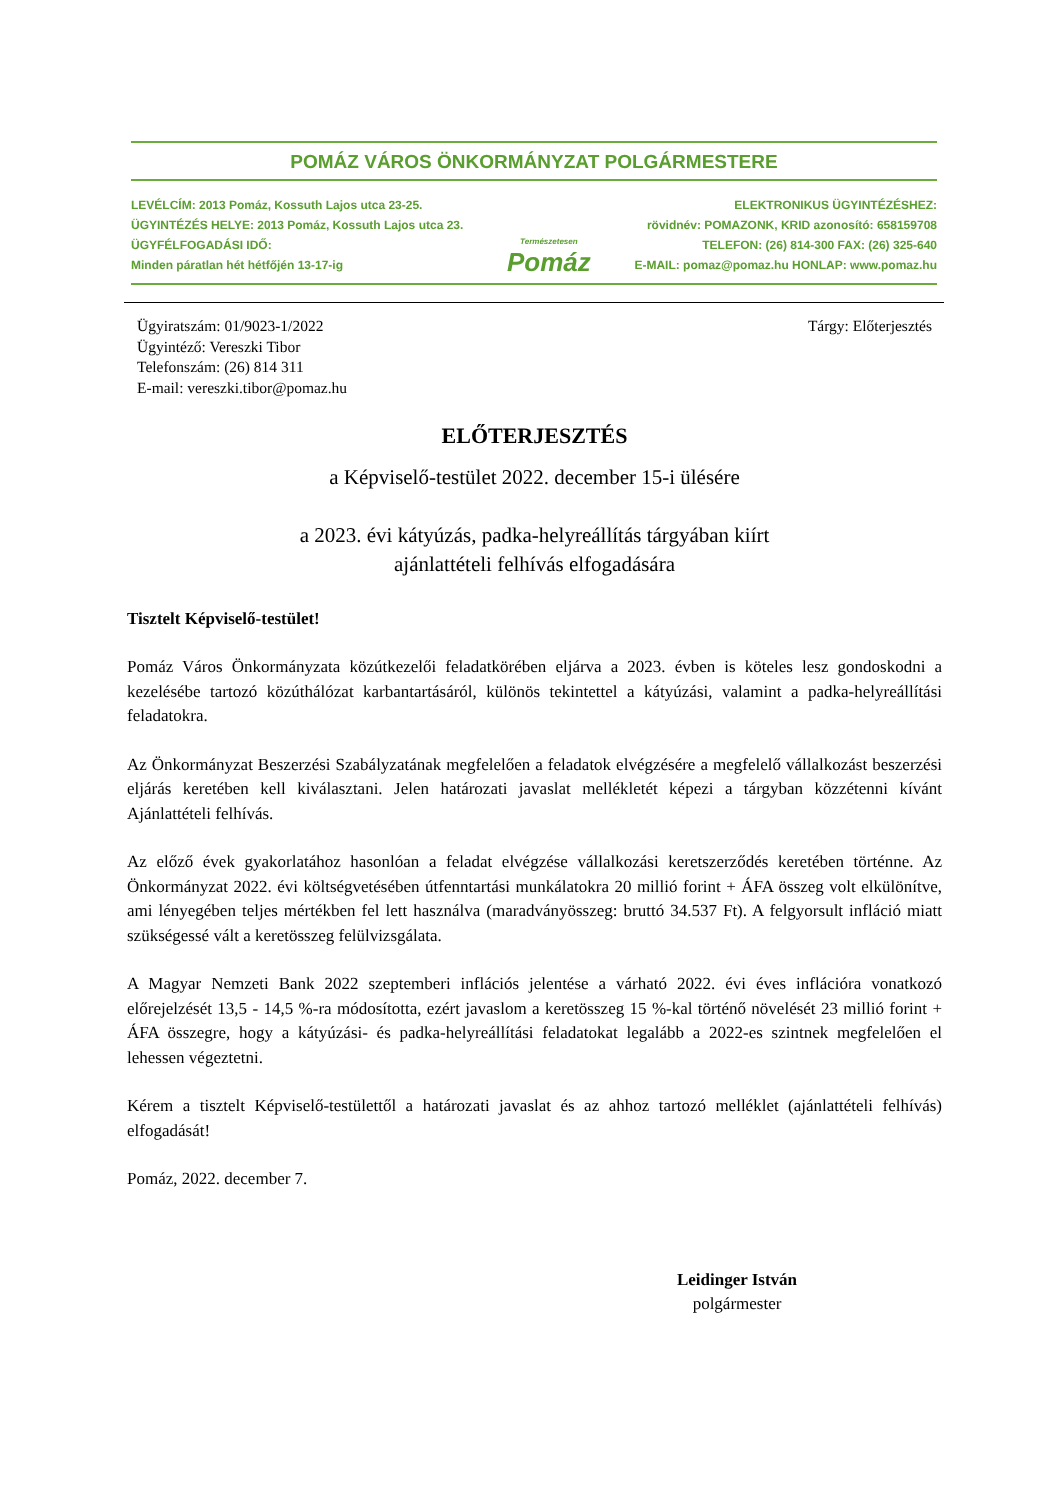POMÁZ VÁROS ÖNKORMÁNYZAT POLGÁRMESTERE
LEVÉLCÍM: 2013 Pomáz, Kossuth Lajos utca 23-25.
ÜGYINTÉZÉS HELYE: 2013 Pomáz, Kossuth Lajos utca 23.
ÜGYFÉLFOGADÁSI IDŐ:
Minden páratlan hét hétfőjén 13-17-ig
Természetesen
Pomáz
ELEKTRONIKUS ÜGYINTÉZÉSHEZ:
rövidnév: POMAZONK, KRID azonosító: 658159708
TELEFON: (26) 814-300 FAX: (26) 325-640
E-MAIL: pomaz@pomaz.hu HONLAP: www.pomaz.hu
Ügyiratszám: 01/9023-1/2022
Ügyintéző: Vereszki Tibor
Telefonszám: (26) 814 311
E-mail: vereszki.tibor@pomaz.hu
Tárgy: Előterjesztés
ELŐTERJESZTÉS
a Képviselő-testület 2022. december 15-i ülésére
a 2023. évi kátyúzás, padka-helyreállítás tárgyában kiírt
ajánlattételi felhívás elfogadására
Tisztelt Képviselő-testület!
Pomáz Város Önkormányzata közútkezelői feladatkörében eljárva a 2023. évben is köteles lesz gondoskodni a kezelésébe tartozó közúthálózat karbantartásáról, különös tekintettel a kátyúzási, valamint a padka-helyreállítási feladatokra.
Az Önkormányzat Beszerzési Szabályzatának megfelelően a feladatok elvégzésére a megfelelő vállalkozást beszerzési eljárás keretében kell kiválasztani. Jelen határozati javaslat mellékletét képezi a tárgyban közzétenni kívánt Ajánlattételi felhívás.
Az előző évek gyakorlatához hasonlóan a feladat elvégzése vállalkozási keretszerződés keretében történne. Az Önkormányzat 2022. évi költségvetésében útfenntartási munkálatokra 20 millió forint + ÁFA összeg volt elkülönítve, ami lényegében teljes mértékben fel lett használva (maradványösszeg: bruttó 34.537 Ft). A felgyorsult infláció miatt szükségessé vált a keretösszeg felülvizsgálata.
A Magyar Nemzeti Bank 2022 szeptemberi inflációs jelentése a várható 2022. évi éves inflációra vonatkozó előrejelzését 13,5 - 14,5 %-ra módosította, ezért javaslom a keretösszeg 15 %-kal történő növelését 23 millió forint + ÁFA összegre, hogy a kátyúzási- és padka-helyreállítási feladatokat legalább a 2022-es szintnek megfelelően el lehessen végeztetni.
Kérem a tisztelt Képviselő-testülettől a határozati javaslat és az ahhoz tartozó melléklet (ajánlattételi felhívás) elfogadását!
Pomáz, 2022. december 7.
Leidinger István
polgármester